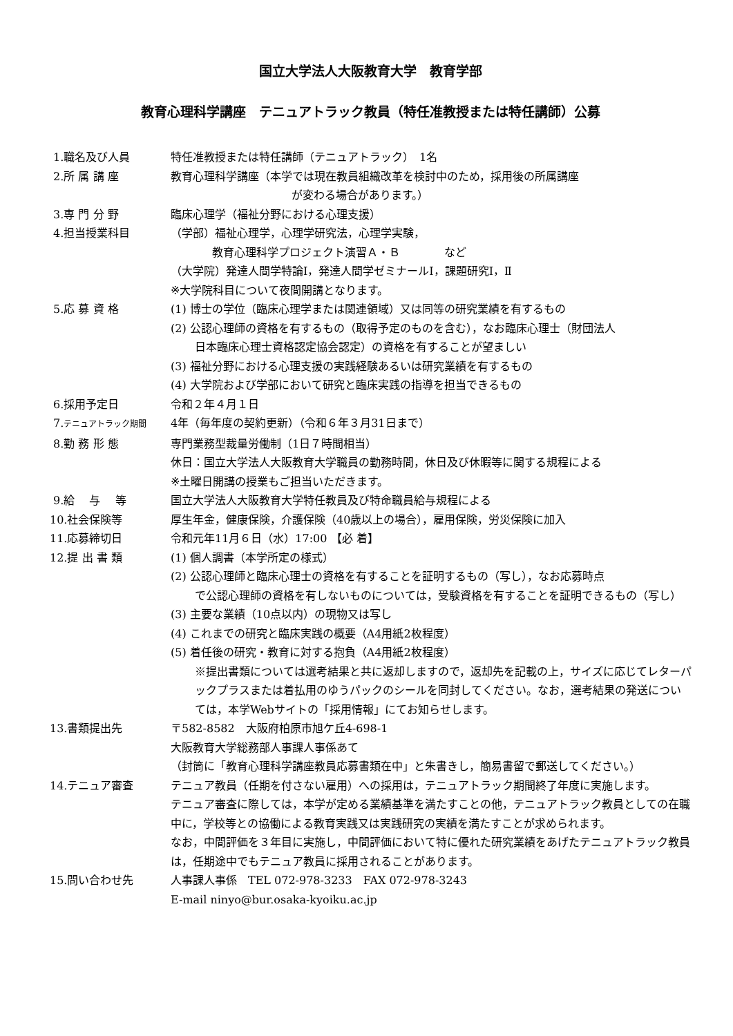国立大学法人大阪教育大学　教育学部
教育心理科学講座　テニュアトラック教員（特任准教授または特任講師）公募
1.職名及び人員 特任准教授または特任講師（テニュアトラック）　1名
2.所 属 講 座 教育心理科学講座（本学では現在教員組織改革を検討中のため，採用後の所属講座
が変わる場合があります。）
3.専 門 分 野 臨床心理学（福祉分野における心理支援）
4.担当授業科目 （学部）福祉心理学，心理学研究法，心理学実験，
教育心理科学プロジェクト演習Ａ・Ｂ　　　　など
（大学院）発達人間学特論Ⅰ，発達人間学ゼミナールⅠ，課題研究Ⅰ，Ⅱ
※大学院科目について夜間開講となります。
5.応 募 資 格 (1) 博士の学位（臨床心理学または関連領域）又は同等の研究業績を有するもの
(2) 公認心理師の資格を有するもの（取得予定のものを含む），なお臨床心理士（財団法人
日本臨床心理士資格認定協会認定）の資格を有することが望ましい
(3) 福祉分野における心理支援の実践経験あるいは研究業績を有するもの
(4) 大学院および学部において研究と臨床実践の指導を担当できるもの
6.採用予定日 令和２年４月１日
7.テニュアトラック期間
4年（毎年度の契約更新）（令和６年３月31日まで）
8.勤 務 形 態 専門業務型裁量労働制（1日７時間相当）
休日：国立大学法人大阪教育大学職員の勤務時間，休日及び休暇等に関する規程による
※土曜日開講の授業もご担当いただきます。
9.給　 与　 等 国立大学法人大阪教育大学特任教員及び特命職員給与規程による
10.社会保険等 厚生年金，健康保険，介護保険（40歳以上の場合），雇用保険，労災保険に加入
11.応募締切日 令和元年11月６日（水）17:00 【必 着】
12.提 出 書 類 (1) 個人調書（本学所定の様式）
(2) 公認心理師と臨床心理士の資格を有することを証明するもの（写し），なお応募時点
で公認心理師の資格を有しないものについては，受験資格を有することを証明できるもの（写し）
(3) 主要な業績（10点以内）の現物又は写し
(4) これまでの研究と臨床実践の概要（A4用紙2枚程度）
(5) 着任後の研究・教育に対する抱負（A4用紙2枚程度）
※提出書類については選考結果と共に返却しますので，返却先を記載の上，サイズに応じてレターパックプラスまたは着払用のゆうパックのシールを同封してください。なお，選考結果の発送については，本学Webサイトの「採用情報」にてお知らせします。
13.書類提出先 〒582-8582　大阪府柏原市旭ケ丘4-698-1
大阪教育大学総務部人事課人事係あて
（封筒に「教育心理科学講座教員応募書類在中」と朱書きし，簡易書留で郵送してください。）
14.テニュア審査 テニュア教員（任期を付さない雇用）への採用は，テニュアトラック期間終了年度に実施します。
テニュア審査に際しては，本学が定める業績基準を満たすことの他，テニュアトラック教員としての在職中に，学校等との協働による教育実践又は実践研究の実績を満たすことが求められます。
なお，中間評価を３年目に実施し，中間評価において特に優れた研究業績をあげたテニュアトラック教員は，任期途中でもテニュア教員に採用されることがあります。
15.問い合わせ先 人事課人事係　TEL 072-978-3233　FAX 072-978-3243
E-mail ninyo@bur.osaka-kyoiku.ac.jp